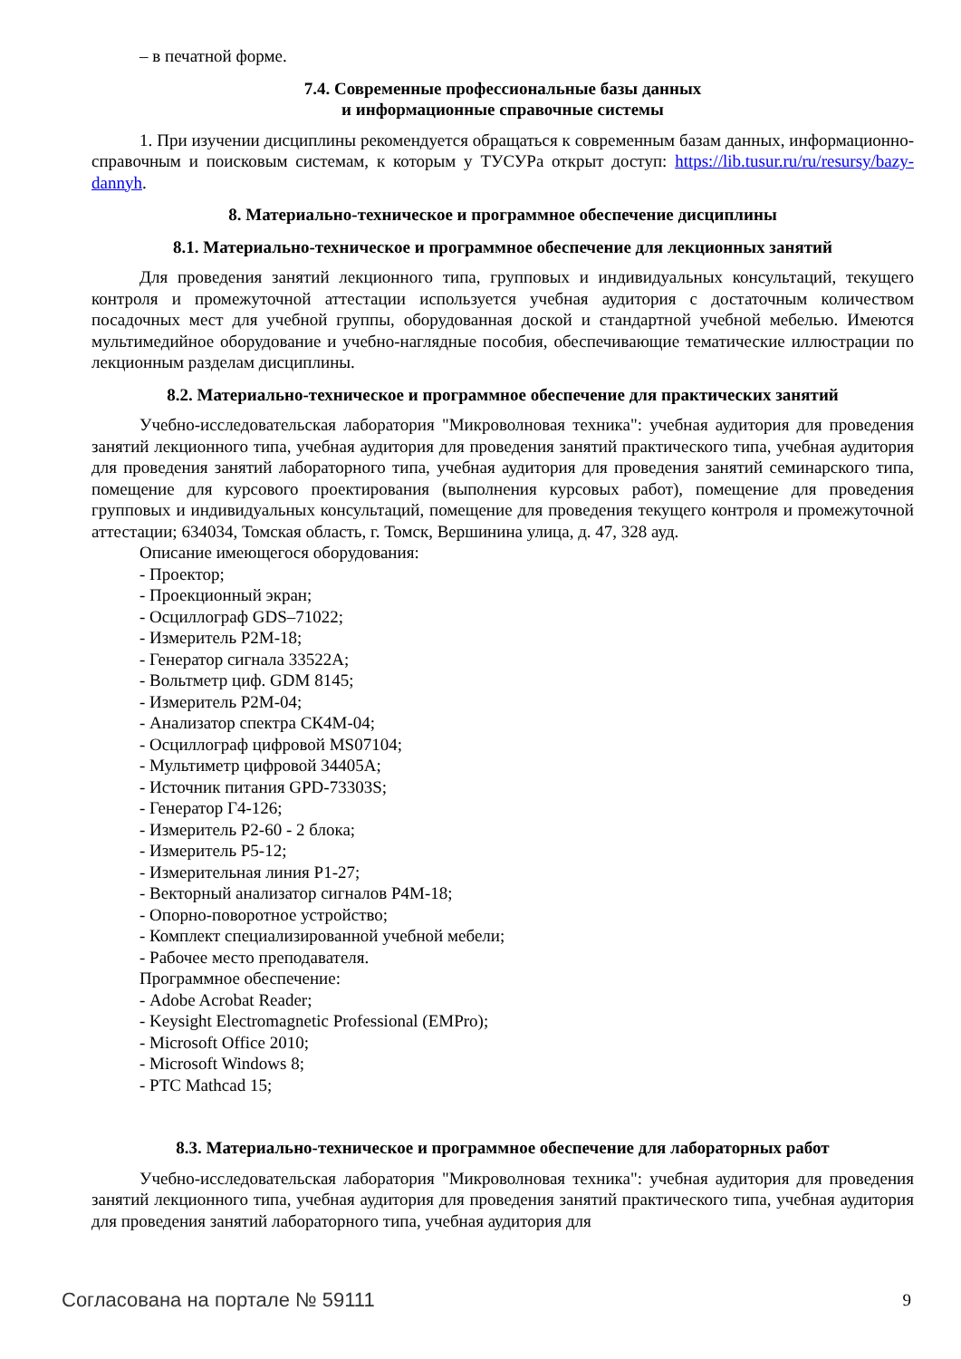– в печатной форме.
7.4. Современные профессиональные базы данных
и информационные справочные системы
1. При изучении дисциплины рекомендуется обращаться к современным базам данных, информационно-справочным и поисковым системам, к которым у ТУСУРа открыт доступ: https://lib.tusur.ru/ru/resursy/bazy-dannyh.
8. Материально-техническое и программное обеспечение дисциплины
8.1. Материально-техническое и программное обеспечение для лекционных занятий
Для проведения занятий лекционного типа, групповых и индивидуальных консультаций, текущего контроля и промежуточной аттестации используется учебная аудитория с достаточным количеством посадочных мест для учебной группы, оборудованная доской и стандартной учебной мебелью. Имеются мультимедийное оборудование и учебно-наглядные пособия, обеспечивающие тематические иллюстрации по лекционным разделам дисциплины.
8.2. Материально-техническое и программное обеспечение для практических занятий
Учебно-исследовательская лаборатория "Микроволновая техника": учебная аудитория для проведения занятий лекционного типа, учебная аудитория для проведения занятий практического типа, учебная аудитория для проведения занятий лабораторного типа, учебная аудитория для проведения занятий семинарского типа, помещение для курсового проектирования (выполнения курсовых работ), помещение для проведения групповых и индивидуальных консультаций, помещение для проведения текущего контроля и промежуточной аттестации; 634034, Томская область, г. Томск, Вершинина улица, д. 47, 328 ауд.
Описание имеющегося оборудования:
- Проектор;
- Проекционный экран;
- Осциллограф GDS–71022;
- Измеритель Р2М-18;
- Генератор сигнала 33522А;
- Вольтметр циф. GDM 8145;
- Измеритель Р2М-04;
- Анализатор спектра СК4М-04;
- Осциллограф цифровой MS07104;
- Мультиметр цифровой 34405А;
- Источник питания GPD-73303S;
- Генератор Г4-126;
- Измеритель Р2-60 - 2 блока;
- Измеритель Р5-12;
- Измерительная линия Р1-27;
- Векторный анализатор сигналов Р4М-18;
- Опорно-поворотное устройство;
- Комплект специализированной учебной мебели;
- Рабочее место преподавателя.
Программное обеспечение:
- Adobe Acrobat Reader;
- Keysight Electromagnetic Professional (EMPro);
- Microsoft Office 2010;
- Microsoft Windows 8;
- PTC Mathcad 15;
8.3. Материально-техническое и программное обеспечение для лабораторных работ
Учебно-исследовательская лаборатория "Микроволновая техника": учебная аудитория для проведения занятий лекционного типа, учебная аудитория для проведения занятий практического типа, учебная аудитория для проведения занятий лабораторного типа, учебная аудитория для
Согласована на портале № 59111 9